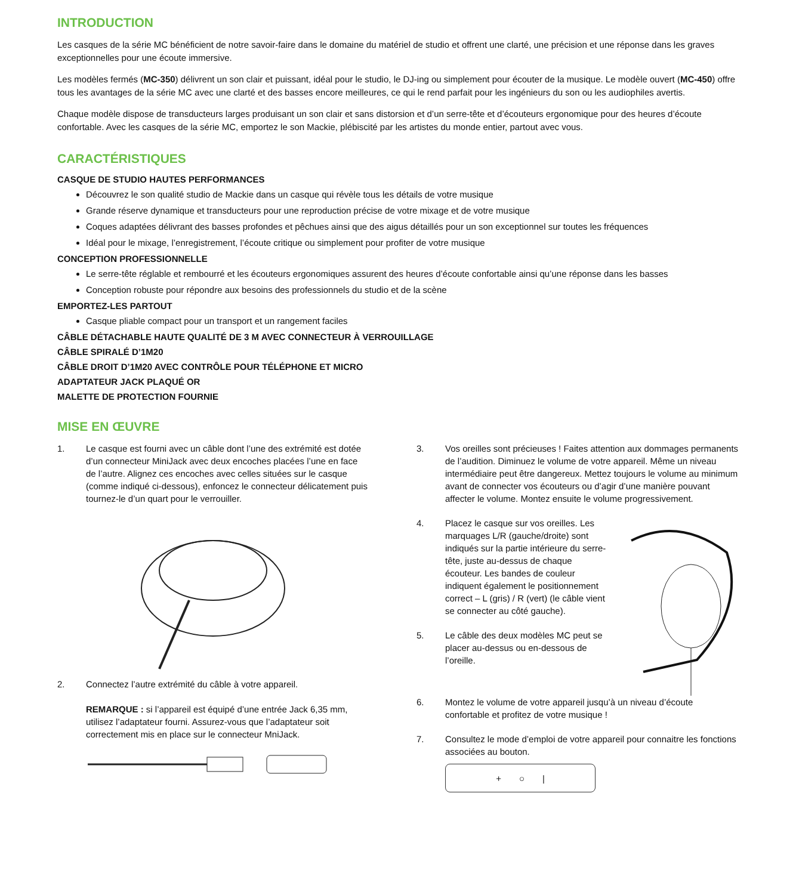INTRODUCTION
Les casques de la série MC bénéficient de notre savoir-faire dans le domaine du matériel de studio et offrent une clarté, une précision et une réponse dans les graves exceptionnelles pour une écoute immersive.
Les modèles fermés (MC-350) délivrent un son clair et puissant, idéal pour le studio, le DJ-ing ou simplement pour écouter de la musique. Le modèle ouvert (MC-450) offre tous les avantages de la série MC avec une clarté et des basses encore meilleures, ce qui le rend parfait pour les ingénieurs du son ou les audiophiles avertis.
Chaque modèle dispose de transducteurs larges produisant un son clair et sans distorsion et d’un serre-tête et d’écouteurs ergonomique pour des heures d’écoute confortable. Avec les casques de la série MC, emportez le son Mackie, plébiscité par les artistes du monde entier, partout avec vous.
CARACTÉRISTIQUES
CASQUE DE STUDIO HAUTES PERFORMANCES
Découvrez le son qualité studio de Mackie dans un casque qui révèle tous les détails de votre musique
Grande réserve dynamique et transducteurs pour une reproduction précise de votre mixage et de votre musique
Coques adaptées délivrant des basses profondes et pêchues ainsi que des aigus détaillés pour un son exceptionnel sur toutes les fréquences
Idéal pour le mixage, l’enregistrement, l’écoute critique ou simplement pour profiter de votre musique
CONCEPTION PROFESSIONNELLE
Le serre-tête réglable et rembourré et les écouteurs ergonomiques assurent des heures d’écoute confortable ainsi qu’une réponse dans les basses
Conception robuste pour répondre aux besoins des professionnels du studio et de la scène
EMPORTEZ-LES PARTOUT
Casque pliable compact pour un transport et un rangement faciles
CÂBLE DÉTACHABLE HAUTE QUALITÉ DE 3 M AVEC CONNECTEUR À VERROUILLAGE
CÂBLE SPIRALÉ D’1M20
CÂBLE DROIT D’1M20 AVEC CONTRÔLE POUR TÉLÉPHONE ET MICRO
ADAPTATEUR JACK PLAQUÉ OR
MALETTE DE PROTECTION FOURNIE
MISE EN ŒUVRE
1. Le casque est fourni avec un câble dont l’une des extrémité est dotée d’un connecteur MiniJack avec deux encoches placées l’une en face de l’autre. Alignez ces encoches avec celles situées sur le casque (comme indiqué ci-dessous), enfoncez le connecteur délicatement puis tournez-le d’un quart pour le verrouiller.
2. Connectez l’autre extrémité du câble à votre appareil.
REMARQUE : si l’appareil est équipé d’une entrée Jack 6,35 mm, utilisez l’adaptateur fourni. Assurez-vous que l’adaptateur soit correctement mis en place sur le connecteur MniJack.
3. Vos oreilles sont précieuses ! Faites attention aux dommages permanents de l’audition. Diminuez le volume de votre appareil. Même un niveau intermédiaire peut être dangereux. Mettez toujours le volume au minimum avant de connecter vos écouteurs ou d’agir d’une manière pouvant affecter le volume. Montez ensuite le volume progressivement.
4. Placez le casque sur vos oreilles. Les marquages L/R (gauche/droite) sont indiqués sur la partie intérieure du serre-tête, juste au-dessus de chaque écouteur. Les bandes de couleur indiquent également le positionnement correct – L (gris) / R (vert) (le câble vient se connecter au côté gauche).
5. Le câble des deux modèles MC peut se placer au-dessus ou en-dessous de l’oreille.
6. Montez le volume de votre appareil jusqu’à un niveau d’écoute confortable et profitez de votre musique !
7. Consultez le mode d’emploi de votre appareil pour connaitre les fonctions associées au bouton.
+ ○ |